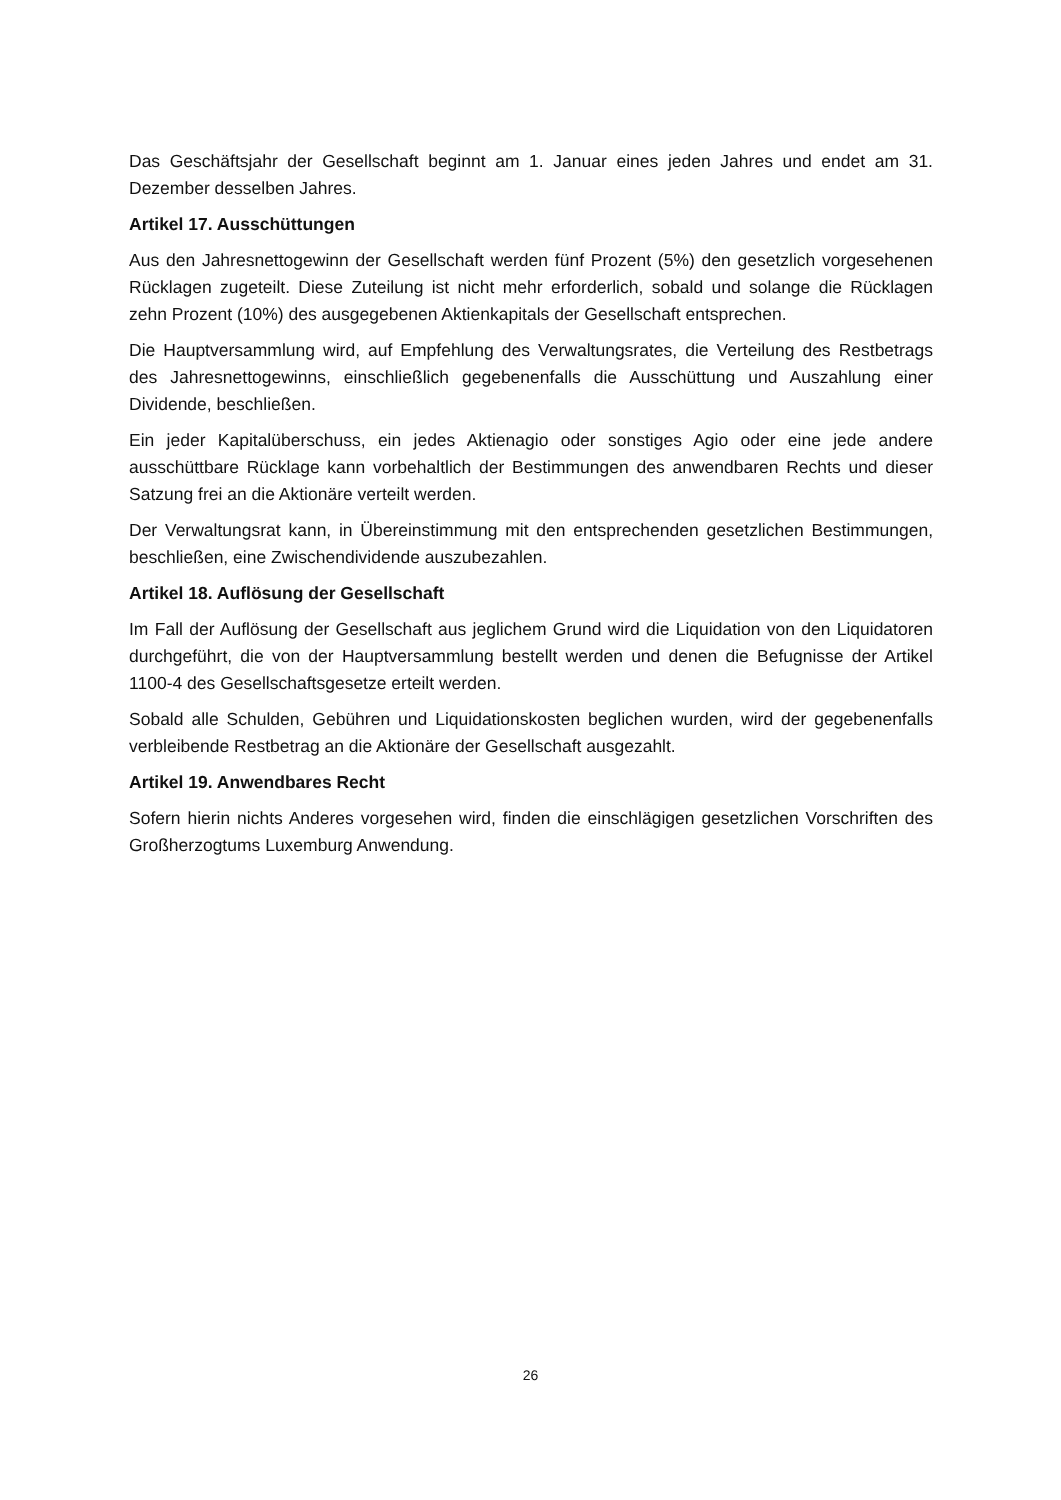Das Geschäftsjahr der Gesellschaft beginnt am 1. Januar eines jeden Jahres und endet am 31. Dezember desselben Jahres.
Artikel 17. Ausschüttungen
Aus den Jahresnettogewinn der Gesellschaft werden fünf Prozent (5%) den gesetzlich vorgesehenen Rücklagen zugeteilt. Diese Zuteilung ist nicht mehr erforderlich, sobald und solange die Rücklagen zehn Prozent (10%) des ausgegebenen Aktienkapitals der Gesellschaft entsprechen.
Die Hauptversammlung wird, auf Empfehlung des Verwaltungsrates, die Verteilung des Restbetrags des Jahresnettogewinns, einschließlich gegebenenfalls die Ausschüttung und Auszahlung einer Dividende, beschließen.
Ein jeder Kapitalüberschuss, ein jedes Aktienagio oder sonstiges Agio oder eine jede andere ausschüttbare Rücklage kann vorbehaltlich der Bestimmungen des anwendbaren Rechts und dieser Satzung frei an die Aktionäre verteilt werden.
Der Verwaltungsrat kann, in Übereinstimmung mit den entsprechenden gesetzlichen Bestimmungen, beschließen, eine Zwischendividende auszubezahlen.
Artikel 18. Auflösung der Gesellschaft
Im Fall der Auflösung der Gesellschaft aus jeglichem Grund wird die Liquidation von den Liquidatoren durchgeführt, die von der Hauptversammlung bestellt werden und denen die Befugnisse der Artikel 1100-4 des Gesellschaftsgesetze erteilt werden.
Sobald alle Schulden, Gebühren und Liquidationskosten beglichen wurden, wird der gegebenenfalls verbleibende Restbetrag an die Aktionäre der Gesellschaft ausgezahlt.
Artikel 19. Anwendbares Recht
Sofern hierin nichts Anderes vorgesehen wird, finden die einschlägigen gesetzlichen Vorschriften des Großherzogtums Luxemburg Anwendung.
26